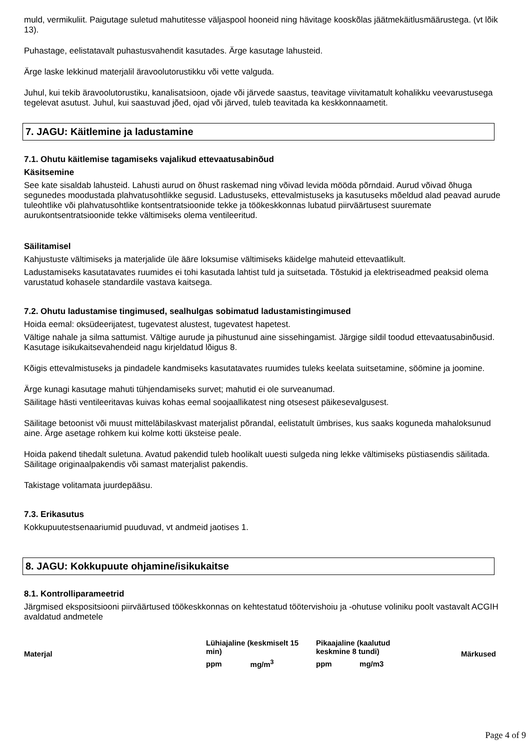muld, vermikuliit. Paigutage suletud mahutitesse väljaspool hooneid ning hävitage kooskõlas jäätmekäitlusmäärustega. (vt lõik 13).
Puhastage, eelistatavalt puhastusvahendit kasutades. Ärge kasutage lahusteid.
Ärge laske lekkinud materjalil äravoolutorustikku või vette valguda.
Juhul, kui tekib äravoolutorustiku, kanalisatsioon, ojade või järvede saastus, teavitage viivitamatult kohalikku veevarustusega tegelevat asutust. Juhul, kui saastuvad jõed, ojad või järved, tuleb teavitada ka keskkonnaametit.
7. JAGU: Käitlemine ja ladustamine
7.1. Ohutu käitlemise tagamiseks vajalikud ettevaatusabinõud
Käsitsemine
See kate sisaldab lahusteid. Lahusti aurud on õhust raskemad ning võivad levida mööda põrndaid. Aurud võivad õhuga segunedes moodustada plahvatusohtlikke segusid. Ladustuseks, ettevalmistuseks ja kasutuseks mõeldud alad peavad aurude tuleohtlike või plahvatusohtlike kontsentratsioonide tekke ja töökeskkonnas lubatud piirväärtusest suuremate aurukontsentratsioonide tekke vältimiseks olema ventileeritud.
Säilitamisel
Kahjustuste vältimiseks ja materjalide üle ääre loksumise vältimiseks käidelge mahuteid ettevaatlikult.
Ladustamiseks kasutatavates ruumides ei tohi kasutada lahtist tuld ja suitsetada. Tõstukid ja elektriseadmed peaksid olema varustatud kohasele standardile vastava kaitsega.
7.2. Ohutu ladustamise tingimused, sealhulgas sobimatud ladustamistingimused
Hoida eemal: oksüdeerijatest, tugevatest alustest, tugevatest hapetest.
Vältige nahale ja silma sattumist. Vältige aurude ja pihustunud aine sissehingamist. Järgige sildil toodud ettevaatusabinõusid. Kasutage isikukaitsevahendeid nagu kirjeldatud lõigus 8.
Kõigis ettevalmistuseks ja pindadele kandmiseks kasutatavates ruumides tuleks keelata suitsetamine, söömine ja joomine.
Ärge kunagi kasutage mahuti tühjendamiseks survet; mahutid ei ole surveanumad.
Säilitage hästi ventileeritavas kuivas kohas eemal soojaallikatest ning otsesest päikesevalgusest.
Säilitage betoonist või muust mitteläbilaskvast materjalist põrandal, eelistatult ümbrises, kus saaks koguneda mahaloksunud aine. Ärge asetage rohkem kui kolme kotti üksteise peale.
Hoida pakend tihedalt suletuna. Avatud pakendid tuleb hoolikalt uuesti sulgeda ning lekke vältimiseks püstiasendis säilitada. Säilitage originaalpakendis või samast materjalist pakendis.
Takistage volitamata juurdepääsu.
7.3. Erikasutus
Kokkupuutestsenaariumid puuduvad, vt andmeid jaotises 1.
8. JAGU: Kokkupuute ohjamine/isikukaitse
8.1. Kontrolliparameetrid
Järgmised ekspositsiooni piirväärtused töökeskkonnas on kehtestatud töötervishoiu ja -ohutuse voliniku poolt vastavalt ACGIH avaldatud andmetele
| Materjal | Lühiajaline (keskmiselt 15 min) | | Pikaajaline (kaalutud keskmine 8 tundi) | | Märkused |
| --- | --- | --- | --- | --- | --- |
| | ppm | mg/m<sup>3</sup> | ppm | mg/m3 | |
Page 4 of 9